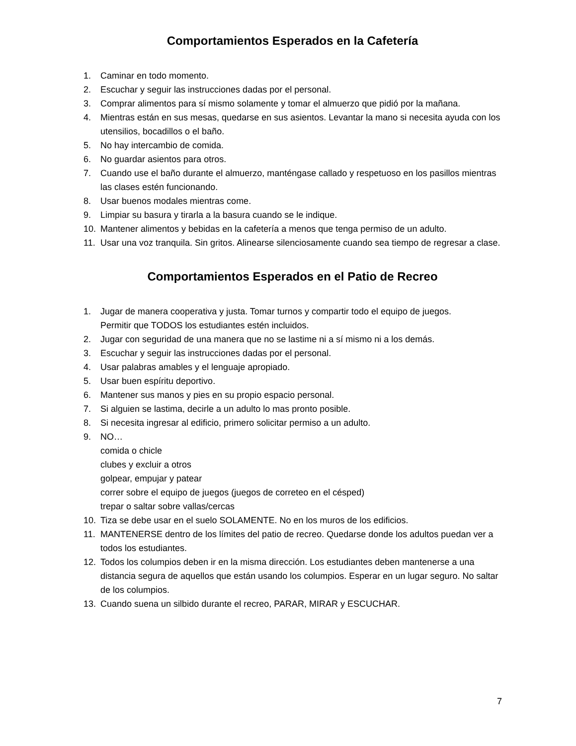Comportamientos Esperados en la Cafetería
1. Caminar en todo momento.
2. Escuchar y seguir las instrucciones dadas por el personal.
3. Comprar alimentos para sí mismo solamente y tomar el almuerzo que pidió por la mañana.
4. Mientras están en sus mesas, quedarse en sus asientos. Levantar la mano si necesita ayuda con los utensilios, bocadillos o el baño.
5. No hay intercambio de comida.
6. No guardar asientos para otros.
7. Cuando use el baño durante el almuerzo, manténgase callado y respetuoso en los pasillos mientras las clases estén funcionando.
8. Usar buenos modales mientras come.
9. Limpiar su basura y tirarla a la basura cuando se le indique.
10. Mantener alimentos y bebidas en la cafetería a menos que tenga permiso de un adulto.
11. Usar una voz tranquila. Sin gritos. Alinearse silenciosamente cuando sea tiempo de regresar a clase.
Comportamientos Esperados en el Patio de Recreo
1. Jugar de manera cooperativa y justa. Tomar turnos y compartir todo el equipo de juegos.
Permitir que TODOS los estudiantes estén incluidos.
2. Jugar con seguridad de una manera que no se lastime ni a sí mismo ni a los demás.
3. Escuchar y seguir las instrucciones dadas por el personal.
4. Usar palabras amables y el lenguaje apropiado.
5. Usar buen espíritu deportivo.
6. Mantener sus manos y pies en su propio espacio personal.
7. Si alguien se lastima, decirle a un adulto lo mas pronto posible.
8. Si necesita ingresar al edificio, primero solicitar permiso a un adulto.
9. NO…
comida o chicle
clubes y excluir a otros
golpear, empujar y patear
correr sobre el equipo de juegos (juegos de correteo en el césped)
trepar o saltar sobre vallas/cercas
10. Tiza se debe usar en el suelo SOLAMENTE. No en los muros de los edificios.
11. MANTENERSE dentro de los límites del patio de recreo. Quedarse donde los adultos puedan ver a todos los estudiantes.
12. Todos los columpios deben ir en la misma dirección. Los estudiantes deben mantenerse a una distancia segura de aquellos que están usando los columpios. Esperar en un lugar seguro. No saltar de los columpios.
13. Cuando suena un silbido durante el recreo, PARAR, MIRAR y ESCUCHAR.
7